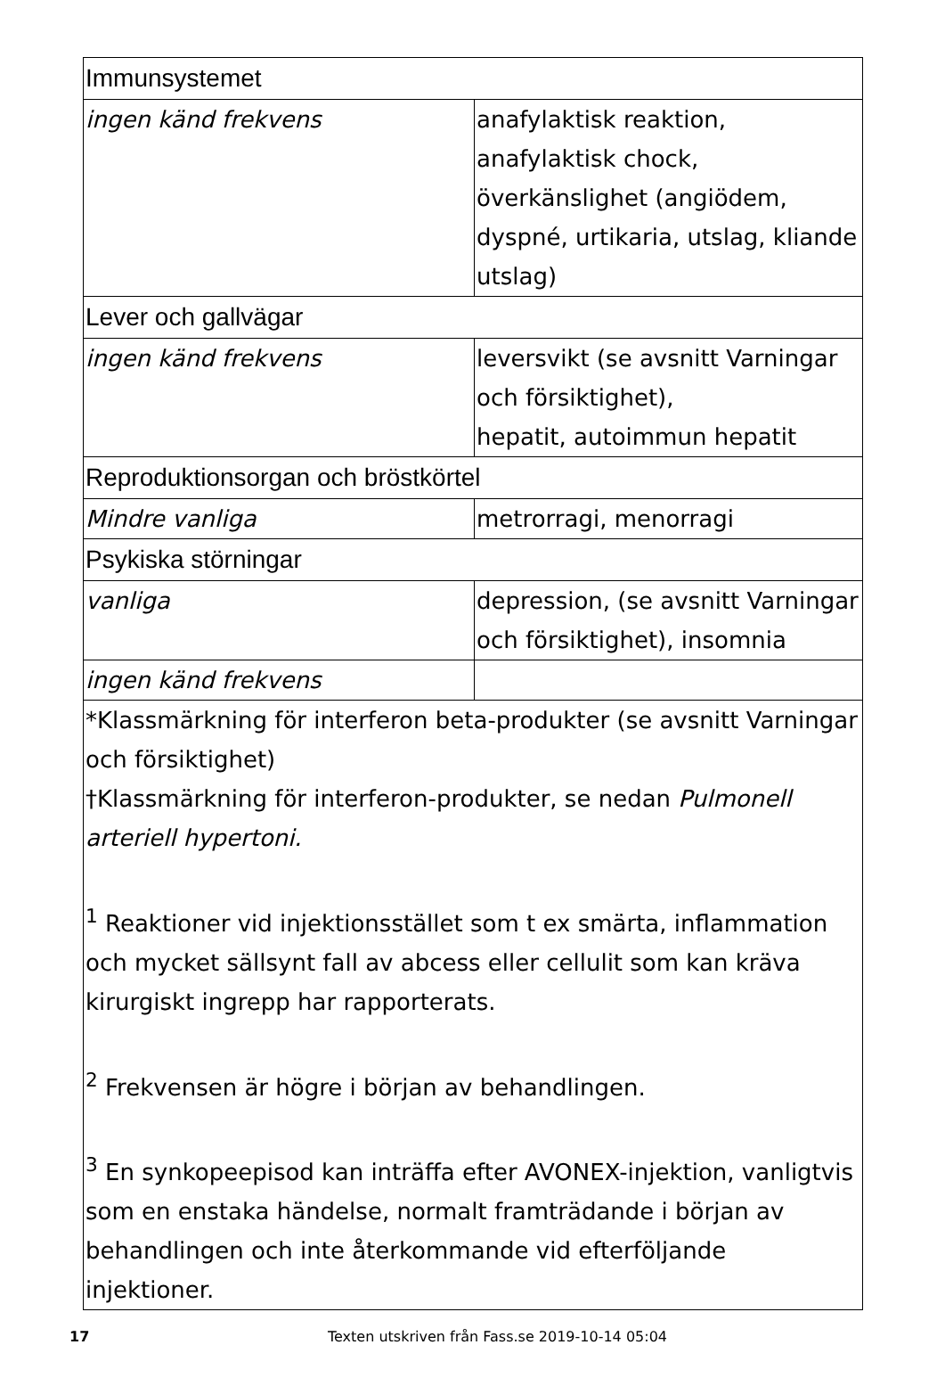| Immunsystemet | |
| ingen känd frekvens | anafylaktisk reaktion, anafylaktisk chock, överkänslighet (angiödem, dyspné, urtikaria, utslag, kliande utslag) |
| Lever och gallvägar | |
| ingen känd frekvens | leversvikt (se avsnitt Varningar och försiktighet), hepatit, autoimmun hepatit |
| Reproduktionsorgan och bröstkörtel | |
| Mindre vanliga | metrorragi, menorragi |
| Psykiska störningar | |
| vanliga | depression, (se avsnitt Varningar och försiktighet), insomnia |
| ingen känd frekvens | |
| *Klassmärkning för interferon beta-produkter (se avsnitt Varningar och försiktighet) †Klassmärkning för interferon-produkter, se nedan Pulmonell arteriell hypertoni. <sup>1</sup> Reaktioner vid injektionsstället som t ex smärta, inflammation och mycket sällsynt fall av abcess eller cellulit som kan kräva kirurgiskt ingrepp har rapporterats. <sup>2</sup> Frekvensen är högre i början av behandlingen. <sup>3</sup> En synkopeepisod kan inträffa efter AVONEX-injektion, vanligtvis som en enstaka händelse, normalt framträdande i början av behandlingen och inte återkommande vid efterföljande injektioner. | |
17 Texten utskriven från Fass.se 2019-10-14 05:04